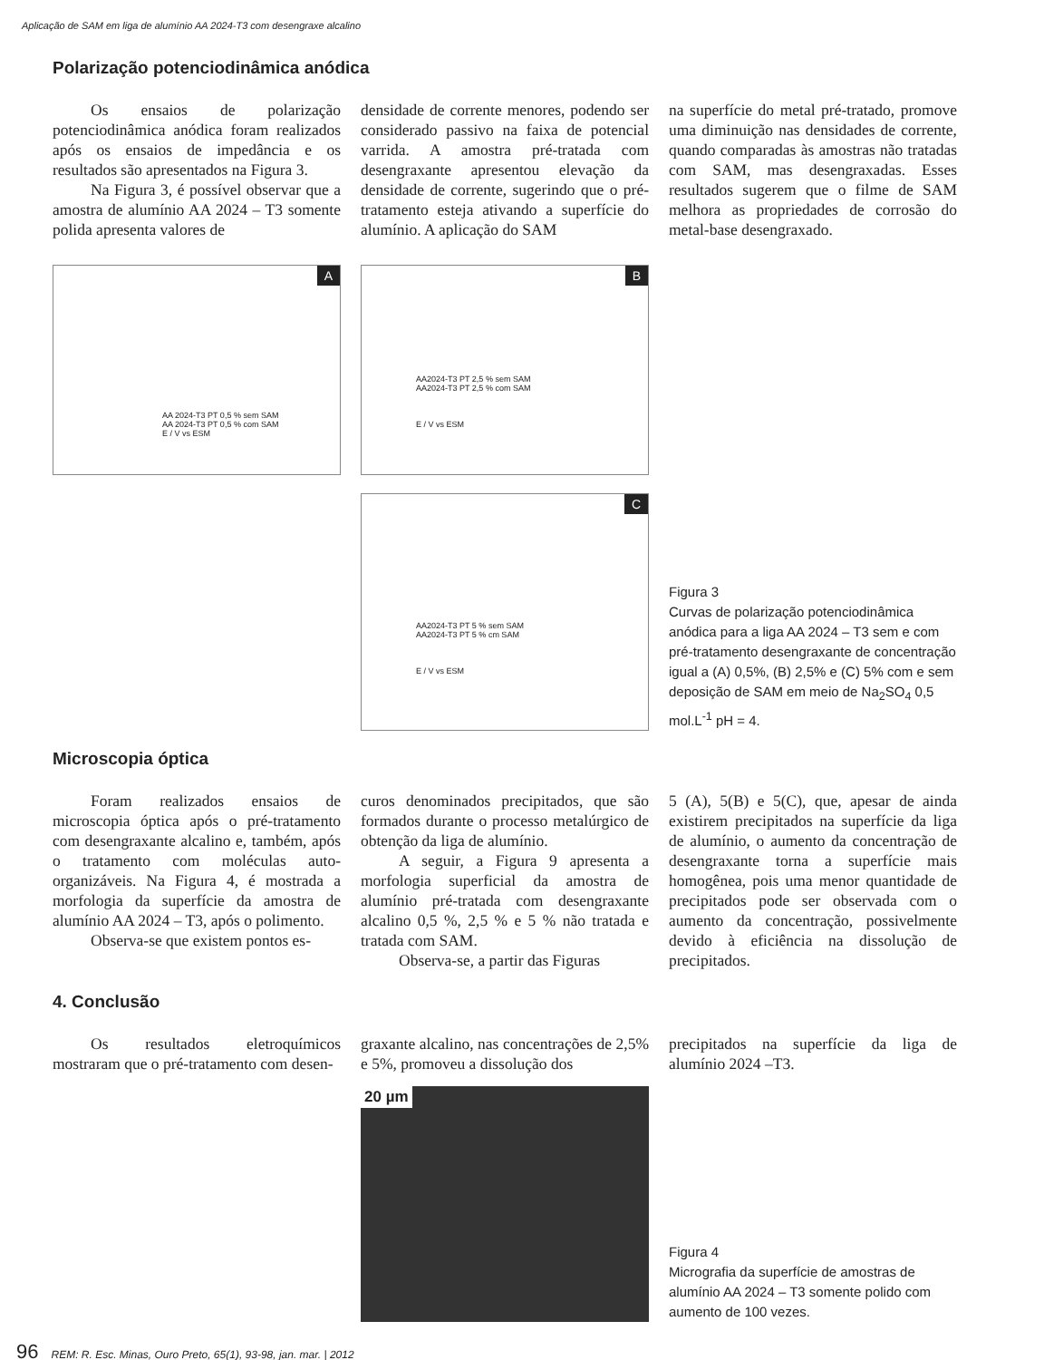Aplicação de SAM em liga de alumínio AA 2024-T3 com desengraxe alcalino
Polarização potenciodinâmica anódica
Os ensaios de polarização potenciodinâmica anódica foram realizados após os ensaios de impedância e os resultados são apresentados na Figura 3.
Na Figura 3, é possível observar que a amostra de alumínio AA 2024 – T3 somente polida apresenta valores de
densidade de corrente menores, podendo ser considerado passivo na faixa de potencial varrida. A amostra pré-tratada com desengraxante apresentou elevação da densidade de corrente, sugerindo que o pré-tratamento esteja ativando a superfície do alumínio. A aplicação do SAM
na superfície do metal pré-tratado, promove uma diminuição nas densidades de corrente, quando comparadas às amostras não tratadas com SAM, mas desengraxadas. Esses resultados sugerem que o filme de SAM melhora as propriedades de corrosão do metal-base desengraxado.
A
AA 2024-T3 PT 0,5 % sem SAM
AA 2024-T3 PT 0,5 % com SAM
E / V vs ESM
B
AA2024-T3 PT 2,5 % sem SAM
AA2024-T3 PT 2,5 % com SAM
E / V vs ESM
C
AA2024-T3 PT 5 % sem SAM
AA2024-T3 PT 5 % cm SAM
E / V vs ESM
Figura 3
Curvas de polarização potenciodinâmica anódica para a liga AA 2024 – T3 sem e com pré-tratamento desengraxante de concentração igual a (A) 0,5%, (B) 2,5% e (C) 5% com e sem deposição de SAM em meio de Na<sub>2</sub>SO<sub>4</sub> 0,5 mol.L<sup>-1</sup> pH = 4.
Microscopia óptica
Foram realizados ensaios de microscopia óptica após o pré-tratamento com desengraxante alcalino e, também, após o tratamento com moléculas auto-organizáveis. Na Figura 4, é mostrada a morfologia da superfície da amostra de alumínio AA 2024 – T3, após o polimento.
Observa-se que existem pontos es-
curos denominados precipitados, que são formados durante o processo metalúrgico de obtenção da liga de alumínio.
A seguir, a Figura 9 apresenta a morfologia superficial da amostra de alumínio pré-tratada com desengraxante alcalino 0,5 %, 2,5 % e 5 % não tratada e tratada com SAM.
Observa-se, a partir das Figuras
5 (A), 5(B) e 5(C), que, apesar de ainda existirem precipitados na superfície da liga de alumínio, o aumento da concentração de desengraxante torna a superfície mais homogênea, pois uma menor quantidade de precipitados pode ser observada com o aumento da concentração, possivelmente devido à eficiência na dissolução de precipitados.
4. Conclusão
Os resultados eletroquímicos mostraram que o pré-tratamento com desen-
graxante alcalino, nas concentrações de 2,5% e 5%, promoveu a dissolução dos
precipitados na superfície da liga de alumínio 2024 –T3.
20 µm
Figura 4
Micrografia da superfície de amostras de alumínio AA 2024 – T3 somente polido com aumento de 100 vezes.
96 REM: R. Esc. Minas, Ouro Preto, 65(1), 93-98, jan. mar. | 2012